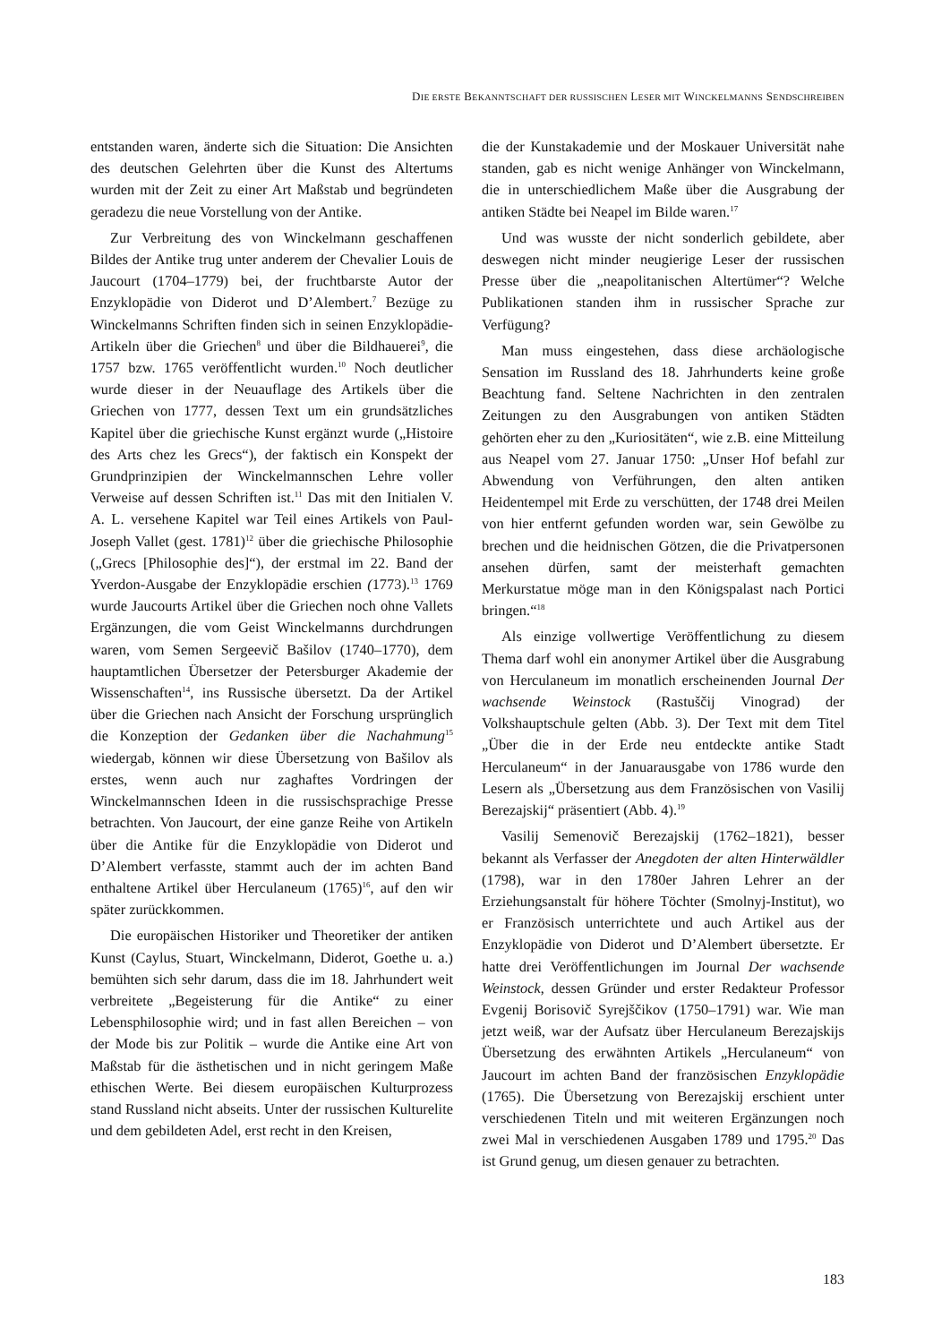DIE ERSTE BEKANNTSCHAFT DER RUSSISCHEN LESER MIT WINCKELMANNS SENDSCHREIBEN
entstanden waren, änderte sich die Situation: Die Ansichten des deutschen Gelehrten über die Kunst des Altertums wurden mit der Zeit zu einer Art Maßstab und begründeten geradezu die neue Vorstellung von der Antike.
Zur Verbreitung des von Winckelmann geschaffenen Bildes der Antike trug unter anderem der Chevalier Louis de Jaucourt (1704–1779) bei, der fruchtbarste Autor der Enzyklopädie von Diderot und D’Alembert.<sup>7</sup> Bezüge zu Winckelmanns Schriften finden sich in seinen Enzyklopädie-Artikeln über die Griechen<sup>8</sup> und über die Bildhauerei<sup>9</sup>, die 1757 bzw. 1765 veröffentlicht wurden.<sup>10</sup> Noch deutlicher wurde dieser in der Neuauflage des Artikels über die Griechen von 1777, dessen Text um ein grundsätzliches Kapitel über die griechische Kunst ergänzt wurde („Histoire des Arts chez les Grecs“), der faktisch ein Konspekt der Grundprinzipien der Winckelmannschen Lehre voller Verweise auf dessen Schriften ist.<sup>11</sup> Das mit den Initialen V. A. L. versehene Kapitel war Teil eines Artikels von Paul-Joseph Vallet (gest. 1781)<sup>12</sup> über die griechische Philosophie („Grecs [Philosophie des]“), der erstmal im 22. Band der Yverdon-Ausgabe der Enzyklopädie erschien (1773).<sup>13</sup> 1769 wurde Jaucourts Artikel über die Griechen noch ohne Vallets Ergänzungen, die vom Geist Winckelmanns durchdrungen waren, vom Semen Sergeevič Bašilov (1740–1770), dem hauptamtlichen Übersetzer der Petersburger Akademie der Wissenschaften<sup>14</sup>, ins Russische übersetzt. Da der Artikel über die Griechen nach Ansicht der Forschung ursprünglich die Konzeption der Gedanken über die Nachahmung<sup>15</sup> wiedergab, können wir diese Übersetzung von Bašilov als erstes, wenn auch nur zaghaftes Vordringen der Winckelmannschen Ideen in die russischsprachige Presse betrachten. Von Jaucourt, der eine ganze Reihe von Artikeln über die Antike für die Enzyklopädie von Diderot und D’Alembert verfasste, stammt auch der im achten Band enthaltene Artikel über Herculaneum (1765)<sup>16</sup>, auf den wir später zurückkommen.
Die europäischen Historiker und Theoretiker der antiken Kunst (Caylus, Stuart, Winckelmann, Diderot, Goethe u. a.) bemühten sich sehr darum, dass die im 18. Jahrhundert weit verbreitete „Begeisterung für die Antike“ zu einer Lebensphilosophie wird; und in fast allen Bereichen – von der Mode bis zur Politik – wurde die Antike eine Art von Maßstab für die ästhetischen und in nicht geringem Maße ethischen Werte. Bei diesem europäischen Kulturprozess stand Russland nicht abseits. Unter der russischen Kulturelite und dem gebildeten Adel, erst recht in den Kreisen,
die der Kunstakademie und der Moskauer Universität nahe standen, gab es nicht wenige Anhänger von Winckelmann, die in unterschiedlichem Maße über die Ausgrabung der antiken Städte bei Neapel im Bilde waren.<sup>17</sup>
Und was wusste der nicht sonderlich gebildete, aber deswegen nicht minder neugierige Leser der russischen Presse über die „neapolitanischen Altertümer“? Welche Publikationen standen ihm in russischer Sprache zur Verfügung?
Man muss eingestehen, dass diese archäologische Sensation im Russland des 18. Jahrhunderts keine große Beachtung fand. Seltene Nachrichten in den zentralen Zeitungen zu den Ausgrabungen von antiken Städten gehörten eher zu den „Kuriositäten“, wie z.B. eine Mitteilung aus Neapel vom 27. Januar 1750: „Unser Hof befahl zur Abwendung von Verführungen, den alten antiken Heidentempel mit Erde zu verschütten, der 1748 drei Meilen von hier entfernt gefunden worden war, sein Gewölbe zu brechen und die heidnischen Götzen, die die Privatpersonen ansehen dürfen, samt der meisterhaft gemachten Merkurstatue möge man in den Königspalast nach Portici bringen.“<sup>18</sup>
Als einzige vollwertige Veröffentlichung zu diesem Thema darf wohl ein anonymer Artikel über die Ausgrabung von Herculaneum im monatlich erscheinenden Journal Der wachsende Weinstock (Rastuščij Vinograd) der Volkshauptschule gelten (Abb. 3). Der Text mit dem Titel „Über die in der Erde neu entdeckte antike Stadt Herculaneum“ in der Januarausgabe von 1786 wurde den Lesern als „Übersetzung aus dem Französischen von Vasilij Berezajskij“ präsentiert (Abb. 4).<sup>19</sup>
Vasilij Semenovič Berezajskij (1762–1821), besser bekannt als Verfasser der Anegdoten der alten Hinterwäldler (1798), war in den 1780er Jahren Lehrer an der Erziehungsanstalt für höhere Töchter (Smolnyj-Institut), wo er Französisch unterrichtete und auch Artikel aus der Enzyklopädie von Diderot und D’Alembert übersetzte. Er hatte drei Veröffentlichungen im Journal Der wachsende Weinstock, dessen Gründer und erster Redakteur Professor Evgenij Borisovič Syrejščikov (1750–1791) war. Wie man jetzt weiß, war der Aufsatz über Herculaneum Berezajskijs Übersetzung des erwähnten Artikels „Herculaneum“ von Jaucourt im achten Band der französischen Enzyklopädie (1765). Die Übersetzung von Berezajskij erschient unter verschiedenen Titeln und mit weiteren Ergänzungen noch zwei Mal in verschiedenen Ausgaben 1789 und 1795.<sup>20</sup> Das ist Grund genug, um diesen genauer zu betrachten.
183